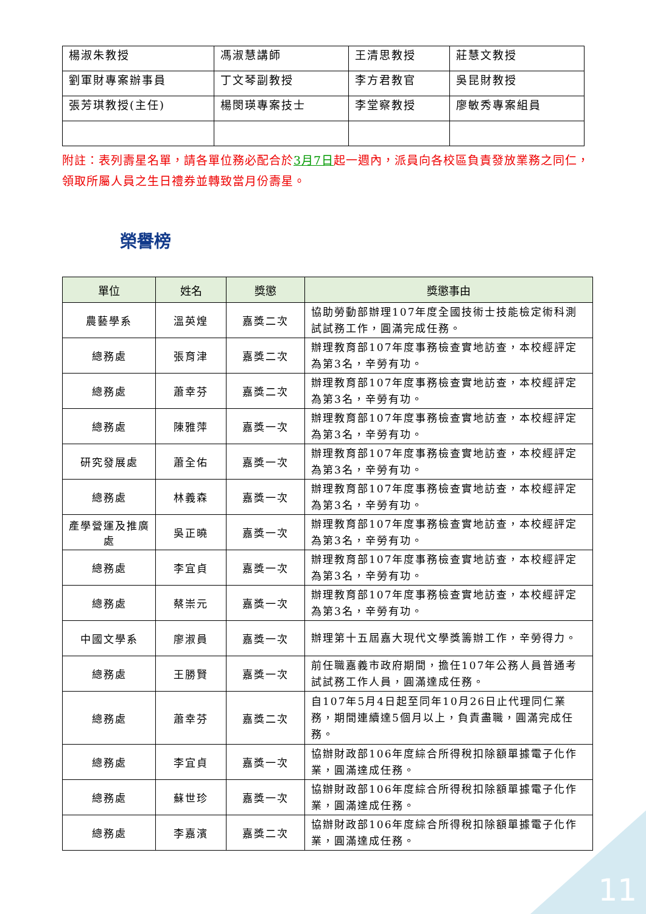| 楊淑朱教授 | 馮淑慧講師 | 王清思教授 | 莊慧文教授 |
| 劉軍財專案辦事員 | 丁文琴副教授 | 李方君教官 | 吳昆財教授 |
| 張芳琪教授(主任) | 楊閔瑛專案技士 | 李堂察教授 | 廖敏秀專案組員 |
附註：表列壽星名單，請各單位務必配合於3月7日起一週內，派員向各校區負責發放業務之同仁，領取所屬人員之生日禮券並轉致當月份壽星。
榮譽榜
| 單位 | 姓名 | 獎懲 | 獎懲事由 |
| --- | --- | --- | --- |
| 農藝學系 | 溫英煌 | 嘉獎二次 | 協助勞動部辦理107年度全國技術士技能檢定術科測試試務工作，圓滿完成任務。 |
| 總務處 | 張育津 | 嘉獎二次 | 辦理教育部107年度事務檢查實地訪查，本校經評定為第3名，辛勞有功。 |
| 總務處 | 蕭幸芬 | 嘉獎二次 | 辦理教育部107年度事務檢查實地訪查，本校經評定為第3名，辛勞有功。 |
| 總務處 | 陳雅萍 | 嘉獎一次 | 辦理教育部107年度事務檢查實地訪查，本校經評定為第3名，辛勞有功。 |
| 研究發展處 | 蕭全佑 | 嘉獎一次 | 辦理教育部107年度事務檢查實地訪查，本校經評定為第3名，辛勞有功。 |
| 總務處 | 林義森 | 嘉獎一次 | 辦理教育部107年度事務檢查實地訪查，本校經評定為第3名，辛勞有功。 |
| 產學營運及推廣處 | 吳正曉 | 嘉獎一次 | 辦理教育部107年度事務檢查實地訪查，本校經評定為第3名，辛勞有功。 |
| 總務處 | 李宜貞 | 嘉獎一次 | 辦理教育部107年度事務檢查實地訪查，本校經評定為第3名，辛勞有功。 |
| 總務處 | 蔡崇元 | 嘉獎一次 | 辦理教育部107年度事務檢查實地訪查，本校經評定為第3名，辛勞有功。 |
| 中國文學系 | 廖淑員 | 嘉獎一次 | 辦理第十五屆嘉大現代文學獎籌辦工作，辛勞得力。 |
| 總務處 | 王勝賢 | 嘉獎一次 | 前任職嘉義市政府期間，擔任107年公務人員普通考試試務工作人員，圓滿達成任務。 |
| 總務處 | 蕭幸芬 | 嘉獎二次 | 自107年5月4日起至同年10月26日止代理同仁業務，期間連續達5個月以上，負責盡職，圓滿完成任務。 |
| 總務處 | 李宜貞 | 嘉獎一次 | 協辦財政部106年度綜合所得稅扣除額單據電子化作業，圓滿達成任務。 |
| 總務處 | 蘇世珍 | 嘉獎一次 | 協辦財政部106年度綜合所得稅扣除額單據電子化作業，圓滿達成任務。 |
| 總務處 | 李嘉濱 | 嘉獎二次 | 協辦財政部106年度綜合所得稅扣除額單據電子化作業，圓滿達成任務。 |
11